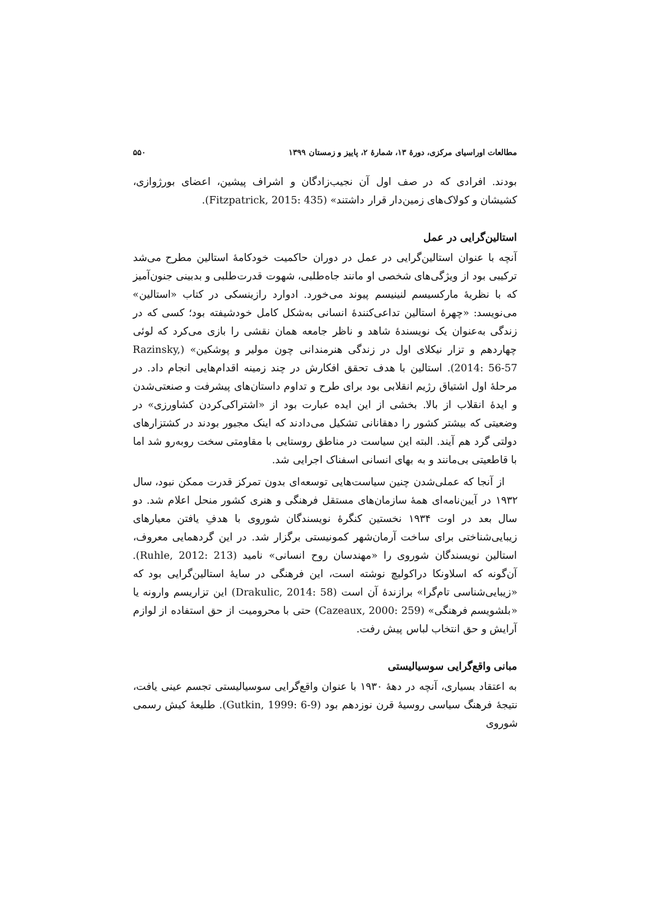مطالعات اوراسیای مرکزی، دورهٔ ۱۳، شمارهٔ ۲، پاییز و زمستان ۱۳۹۹ ۵۵۰
بودند. افرادی که در صف اول آن نجیب‌زادگان و اشراف پیشین، اعضای بورژوازی، کشیشان و کولاک‌های زمین‌دار قرار داشتند» (Fitzpatrick, 2015: 435).
استالین‌گرایی در عمل
آنچه با عنوان استالین‌گرایی در عمل در دوران حاکمیت خودکامهٔ استالین مطرح می‌شد ترکیبی بود از ویژگی‌های شخصی او مانند جاه‌طلبی، شهوت قدرت‌طلبی و بدبینی جنون‌آمیز که با نظریهٔ مارکسیسم لنینیسم پیوند می‌خورد. ادوارد رازینسکی در کتاب «استالین» می‌نویسد: «چهرهٔ استالین تداعی‌کنندهٔ انسانی به‌شکل کامل خودشیفته بود؛ کسی که در زندگی به‌عنوان یک نویسندهٔ شاهد و ناظر جامعه همان نقشی را بازی می‌کرد که لوئی چهاردهم و تزار نیکلای اول در زندگی هنرمندانی چون مولیر و پوشکین» (Razinsky, 2014: 56-57). استالین با هدف تحقق افکارش در چند زمینه اقدام‌هایی انجام داد. در مرحلهٔ اول اشتیاق رژیم انقلابی بود برای طرح و تداوم داستان‌های پیشرفت و صنعتی‌شدن و ایدهٔ انقلاب از بالا. بخشی از این ایده عبارت بود از «اشتراکی‌کردن کشاورزی» در وضعیتی که بیشتر کشور را دهقانانی تشکیل می‌دادند که اینک مجبور بودند در کشتزارهای دولتی گرد هم آیند. البته این سیاست در مناطق روستایی با مقاومتی سخت روبه‌رو شد اما با قاطعیتی بی‌مانند و به بهای انسانی اسفناک اجرایی شد.
از آنجا که عملی‌شدن چنین سیاست‌هایی توسعه‌ای بدون تمرکز قدرت ممکن نبود، سال ۱۹۳۲ در آیین‌نامه‌ای همهٔ سازمان‌های مستقل فرهنگی و هنری کشور منحل اعلام شد. دو سال بعد در اوت ۱۹۳۴ نخستین کنگرهٔ نویسندگان شوروی با هدفِ یافتن معیارهای زیبایی‌شناختی برای ساخت آرمان‌شهر کمونیستی برگزار شد. در این گردهمایی معروف، استالین نویسندگان شوروی را «مهندسان روح انسانی» نامید (Ruhle, 2012: 213). آن‌گونه که اسلاونکا دراکولیچ نوشته است، این فرهنگی در سایهٔ استالین‌گرایی بود که «زیبایی‌شناسی تام‌گرا» برازندهٔ آن است (Drakulic, 2014: 58) این تزاریسم وارونه یا «بلشویسم فرهنگی» (Cazeaux, 2000: 259) حتی با محرومیت از حق استفاده از لوازم آرایش و حق انتخاب لباس پیش رفت.
مبانی واقع‌گرایی سوسیالیستی
به اعتقاد بسیاری، آنچه در دههٔ ۱۹۳۰ با عنوان واقع‌گرایی سوسیالیستی تجسم عینی یافت، نتیجهٔ فرهنگ سیاسی روسیهٔ قرن نوزدهم بود (Gutkin, 1999: 6-9). طلیعهٔ کیش رسمی شوروی